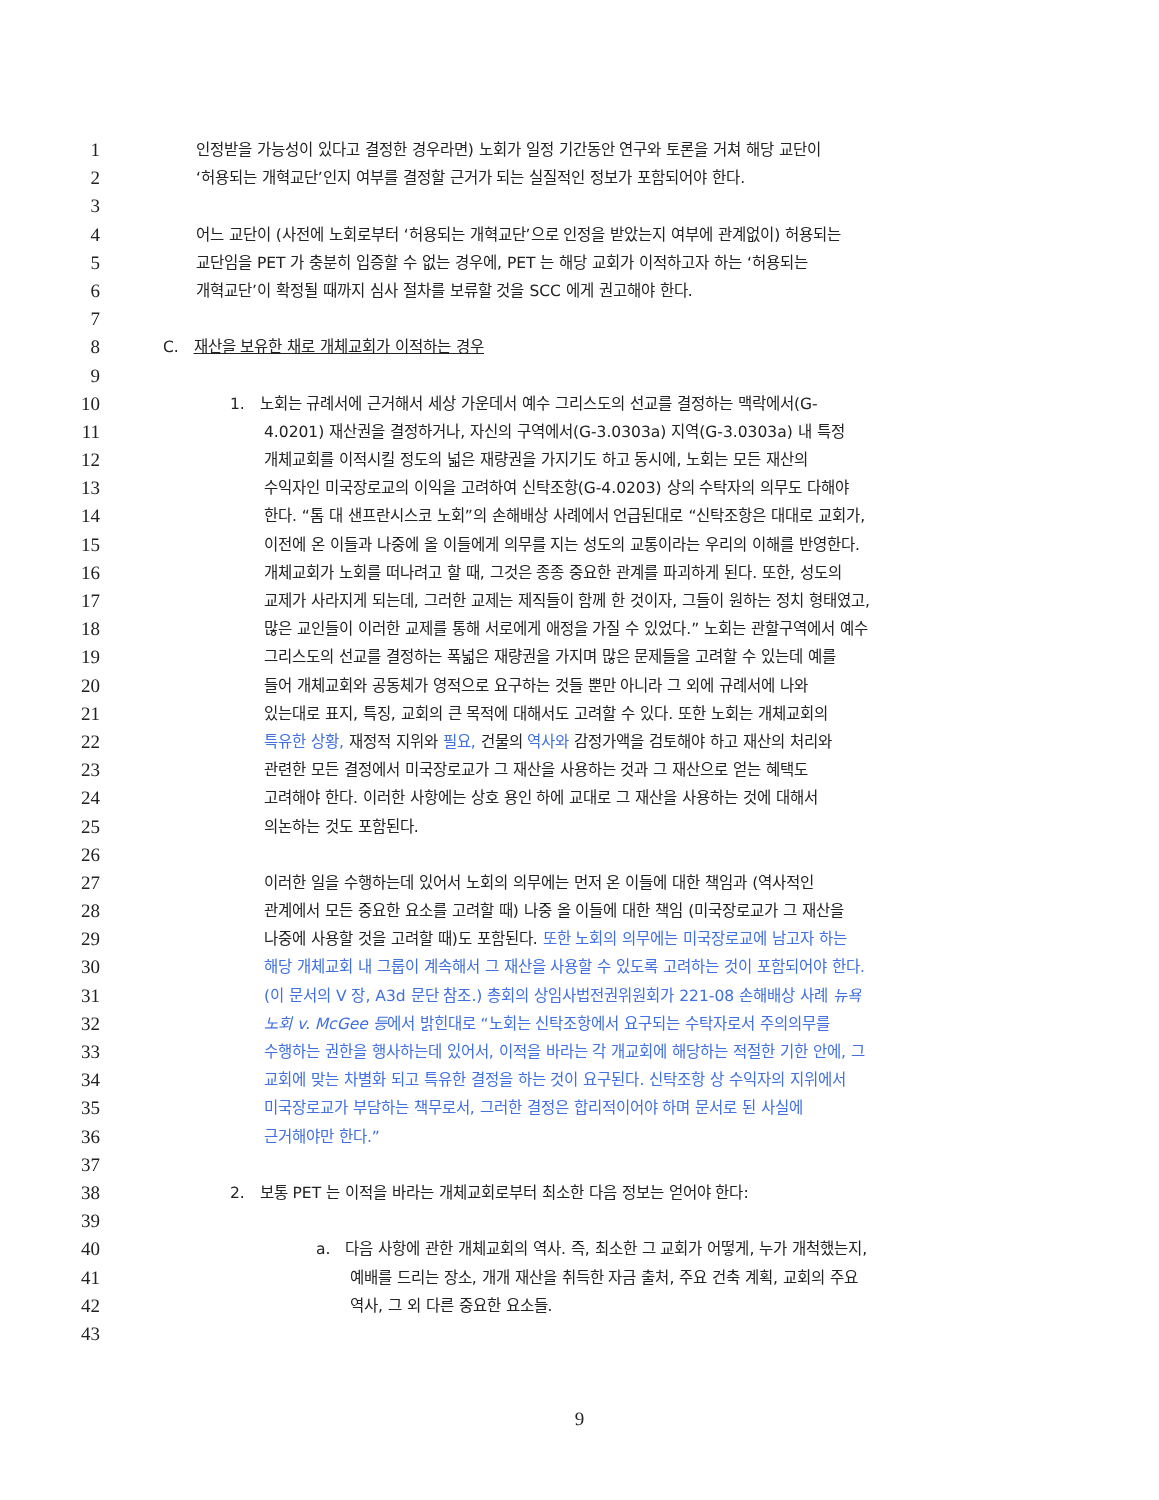1 인정받을 가능성이 있다고 결정한 경우라면) 노회가 일정 기간동안 연구와 토론을 거쳐 해당 교단이
2 ‘허용되는 개혁교단’인지 여부를 결정할 근거가 되는 실질적인 정보가 포함되어야 한다.
3
4 어느 교단이 (사전에 노회로부터 ‘허용되는 개혁교단’으로 인정을 받았는지 여부에 관계없이) 허용되는
5 교단임을 PET 가 충분히 입증할 수 없는 경우에, PET 는 해당 교회가 이적하고자 하는 ‘허용되는
6 개혁교단’이 확정될 때까지 심사 절차를 보류할 것을 SCC 에게 권고해야 한다.
7
8 C. 재산을 보유한 채로 개체교회가 이적하는 경우
9
10 1. 노회는 규례서에 근거해서 세상 가운데서 예수 그리스도의 선교를 결정하는 맥락에서(G-
11 4.0201) 재산권을 결정하거나, 자신의 구역에서(G-3.0303a) 지역(G-3.0303a) 내 특정
12 개체교회를 이적시킬 정도의 넓은 재량권을 가지기도 하고 동시에, 노회는 모든 재산의
13 수익자인 미국장로교의 이익을 고려하여 신탁조항(G-4.0203) 상의 수탁자의 의무도 다해야
14 한다. “톰 대 샌프란시스코 노회”의 손해배상 사례에서 언급된대로 “신탁조항은 대대로 교회가,
15 이전에 온 이들과 나중에 올 이들에게 의무를 지는 성도의 교통이라는 우리의 이해를 반영한다.
16 개체교회가 노회를 떠나려고 할 때, 그것은 종종 중요한 관계를 파괴하게 된다. 또한, 성도의
17 교제가 사라지게 되는데, 그러한 교제는 제직들이 함께 한 것이자, 그들이 원하는 정치 형태였고,
18 많은 교인들이 이러한 교제를 통해 서로에게 애정을 가질 수 있었다.” 노회는 관할구역에서 예수
19 그리스도의 선교를 결정하는 폭넓은 재량권을 가지며 많은 문제들을 고려할 수 있는데 예를
20 들어 개체교회와 공동체가 영적으로 요구하는 것들 뿐만 아니라 그 외에 규례서에 나와
21 있는대로 표지, 특징, 교회의 큰 목적에 대해서도 고려할 수 있다. 또한 노회는 개체교회의
22 특유한 상황, 재정적 지위와 필요, 건물의 역사와 감정가액을 검토해야 하고 재산의 처리와
23 관련한 모든 결정에서 미국장로교가 그 재산을 사용하는 것과 그 재산으로 얻는 혜택도
24 고려해야 한다. 이러한 사항에는 상호 용인 하에 교대로 그 재산을 사용하는 것에 대해서
25 의논하는 것도 포함된다.
26
27 이러한 일을 수행하는데 있어서 노회의 의무에는 먼저 온 이들에 대한 책임과 (역사적인
28 관계에서 모든 중요한 요소를 고려할 때) 나중 올 이들에 대한 책임 (미국장로교가 그 재산을
29 나중에 사용할 것을 고려할 때)도 포함된다. 또한 노회의 의무에는 미국장로교에 남고자 하는
30 해당 개체교회 내 그룹이 계속해서 그 재산을 사용할 수 있도록 고려하는 것이 포함되어야 한다.
31 (이 문서의 V 장, A3d 문단 참조.) 총회의 상임사법전권위원회가 221-08 손해배상 사례 뉴욕
32 노회 v. McGee 등에서 밝힌대로 “노회는 신탁조항에서 요구되는 수탁자로서 주의의무를
33 수행하는 권한을 행사하는데 있어서, 이적을 바라는 각 개교회에 해당하는 적절한 기한 안에, 그
34 교회에 맞는 차별화 되고 특유한 결정을 하는 것이 요구된다. 신탁조항 상 수익자의 지위에서
35 미국장로교가 부담하는 책무로서, 그러한 결정은 합리적이어야 하며 문서로 된 사실에
36 근거해야만 한다.”
37
38 2. 보통 PET 는 이적을 바라는 개체교회로부터 최소한 다음 정보는 얻어야 한다:
39
40 a. 다음 사항에 관한 개체교회의 역사. 즉, 최소한 그 교회가 어떻게, 누가 개척했는지,
41 예배를 드리는 장소, 개개 재산을 취득한 자금 출처, 주요 건축 계획, 교회의 주요
42 역사, 그 외 다른 중요한 요소들.
43
9